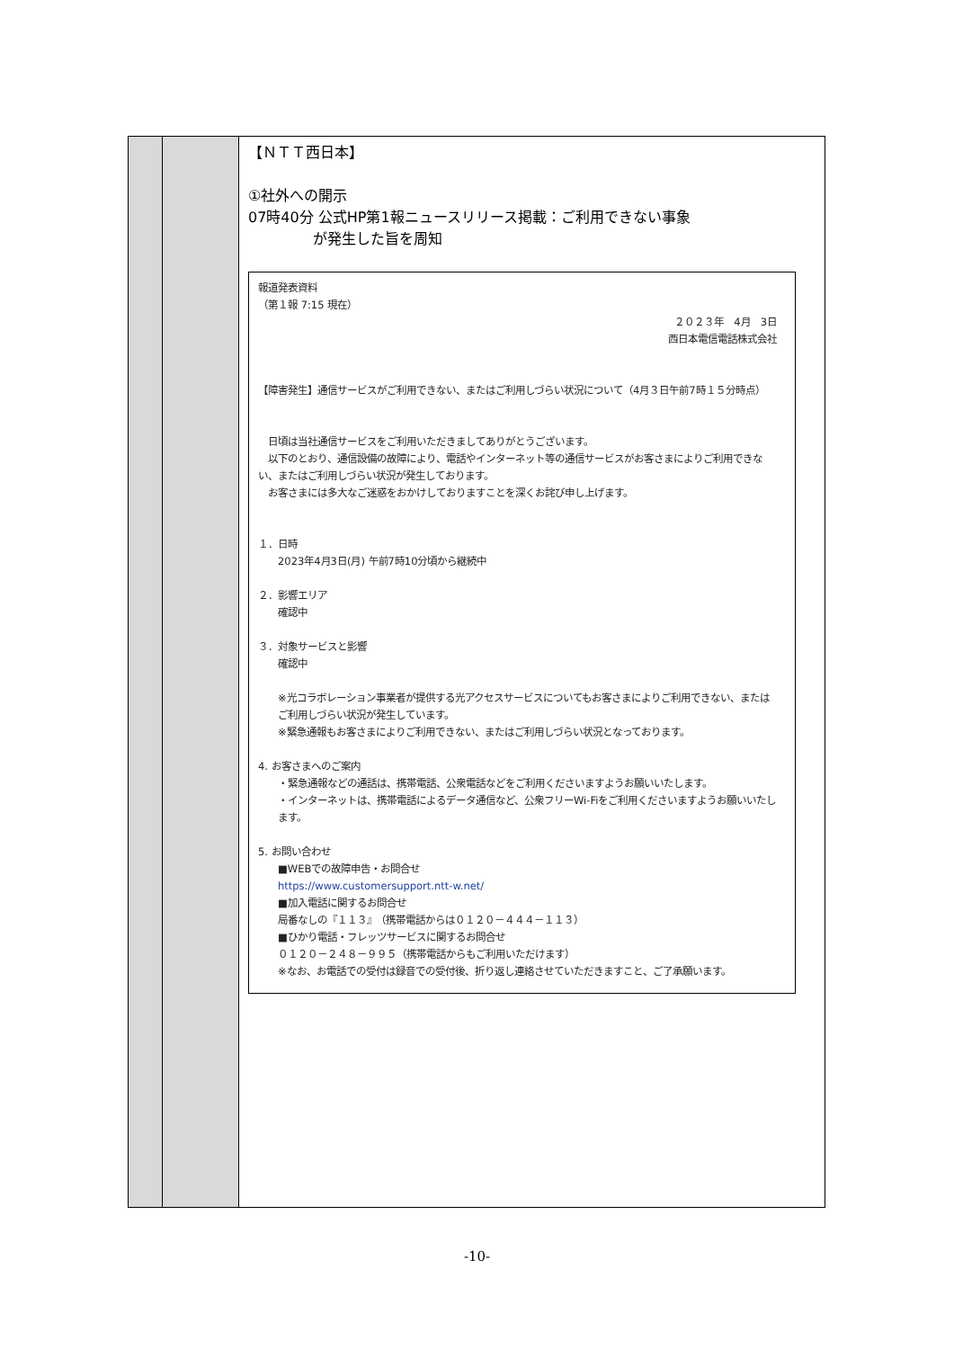| | | 【ＮＴＴ西日本】 ①社外への開示 07時40分 公式HP第1報ニュースリリース掲載：ご利用できない事象 が発生した旨を周知 報道発表資料 （第１報 7:15 現在） ２０２３年 4月 3日 西日本電信電話株式会社 【障害発生】通信サービスがご利用できない、またはご利用しづらい状況について（4月３日午前7時１５分時点） 日頃は当社通信サービスをご利用いただきましてありがとうございます。 以下のとおり、通信設備の故障により、電話やインターネット等の通信サービスがお客さまによりご利用できない、またはご利用しづらい状況が発生しております。 お客さまには多大なご迷惑をおかけしておりますことを深くお詫び申し上げます。 １．日時 2023年4月3日(月) 午前7時10分頃から継続中 ２．影響エリア 確認中 ３．対象サービスと影響 確認中 ※光コラボレーション事業者が提供する光アクセスサービスについてもお客さまによりご利用できない、またはご利用しづらい状況が発生しています。 ※緊急通報もお客さまによりご利用できない、またはご利用しづらい状況となっております。 4. お客さまへのご案内 ・緊急通報などの通話は、携帯電話、公衆電話などをご利用くださいますようお願いいたします。 ・インターネットは、携帯電話によるデータ通信など、公衆フリーWi-Fiをご利用くださいますようお願いいたします。 5. お問い合わせ ■WEBでの故障申告・お問合せ https://www.customersupport.ntt-w.net/ ■加入電話に関するお問合せ 局番なしの『１１３』 （携帯電話からは０１２０－４４４－１１３） ■ひかり電話・フレッツサービスに関するお問合せ ０１２０－２４８－９９５（携帯電話からもご利用いただけます） ※なお、お電話での受付は録音での受付後、折り返し連絡させていただきますこと、ご了承願います。 |
-10-